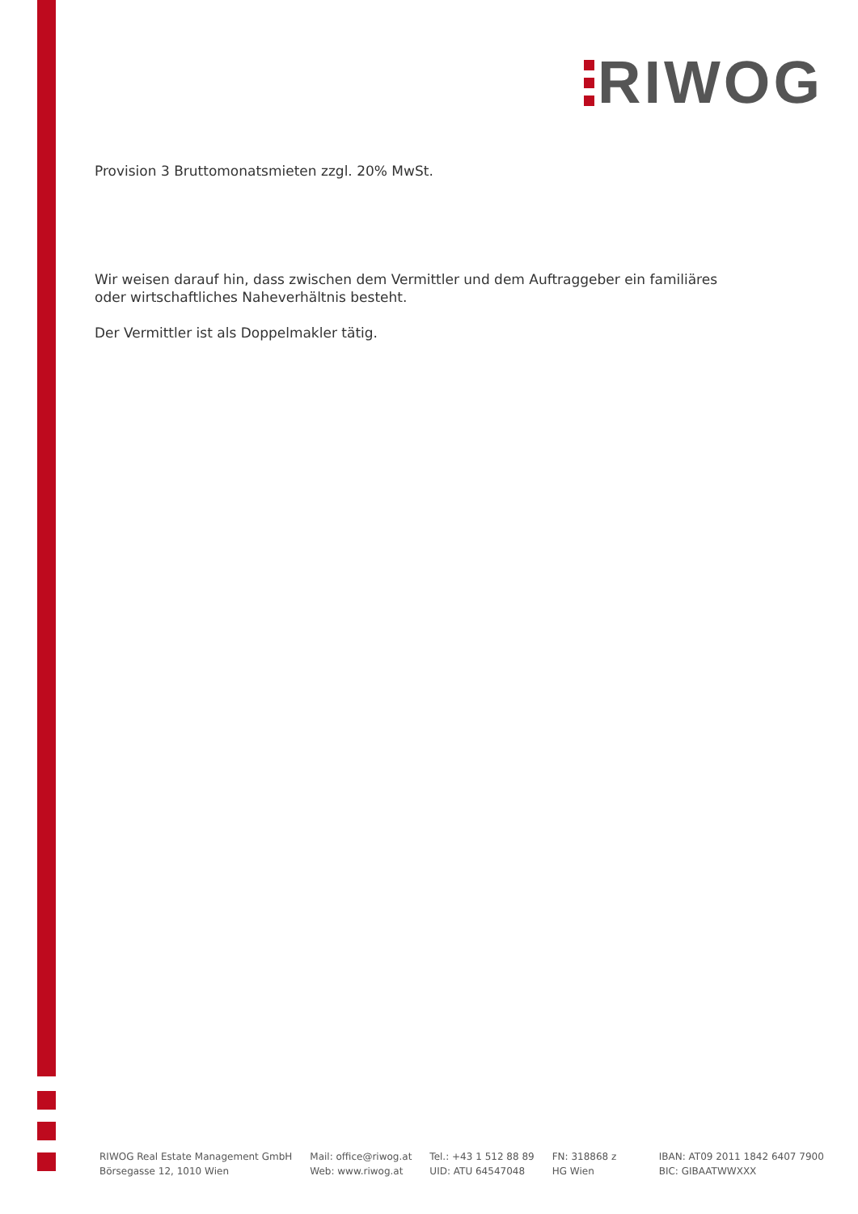RIWOG
Provision 3 Bruttomonatsmieten zzgl. 20% MwSt.
Wir weisen darauf hin, dass zwischen dem Vermittler und dem Auftraggeber ein familiäres oder wirtschaftliches Naheverhältnis besteht.
Der Vermittler ist als Doppelmakler tätig.
RIWOG Real Estate Management GmbH
Börsegasse 12, 1010 Wien
Mail: office@riwog.at
Web: www.riwog.at
Tel.: +43 1 512 88 89
UID: ATU 64547048
FN: 318868 z
HG Wien
IBAN: AT09 2011 1842 6407 7900
BIC: GIBAATWWXXX